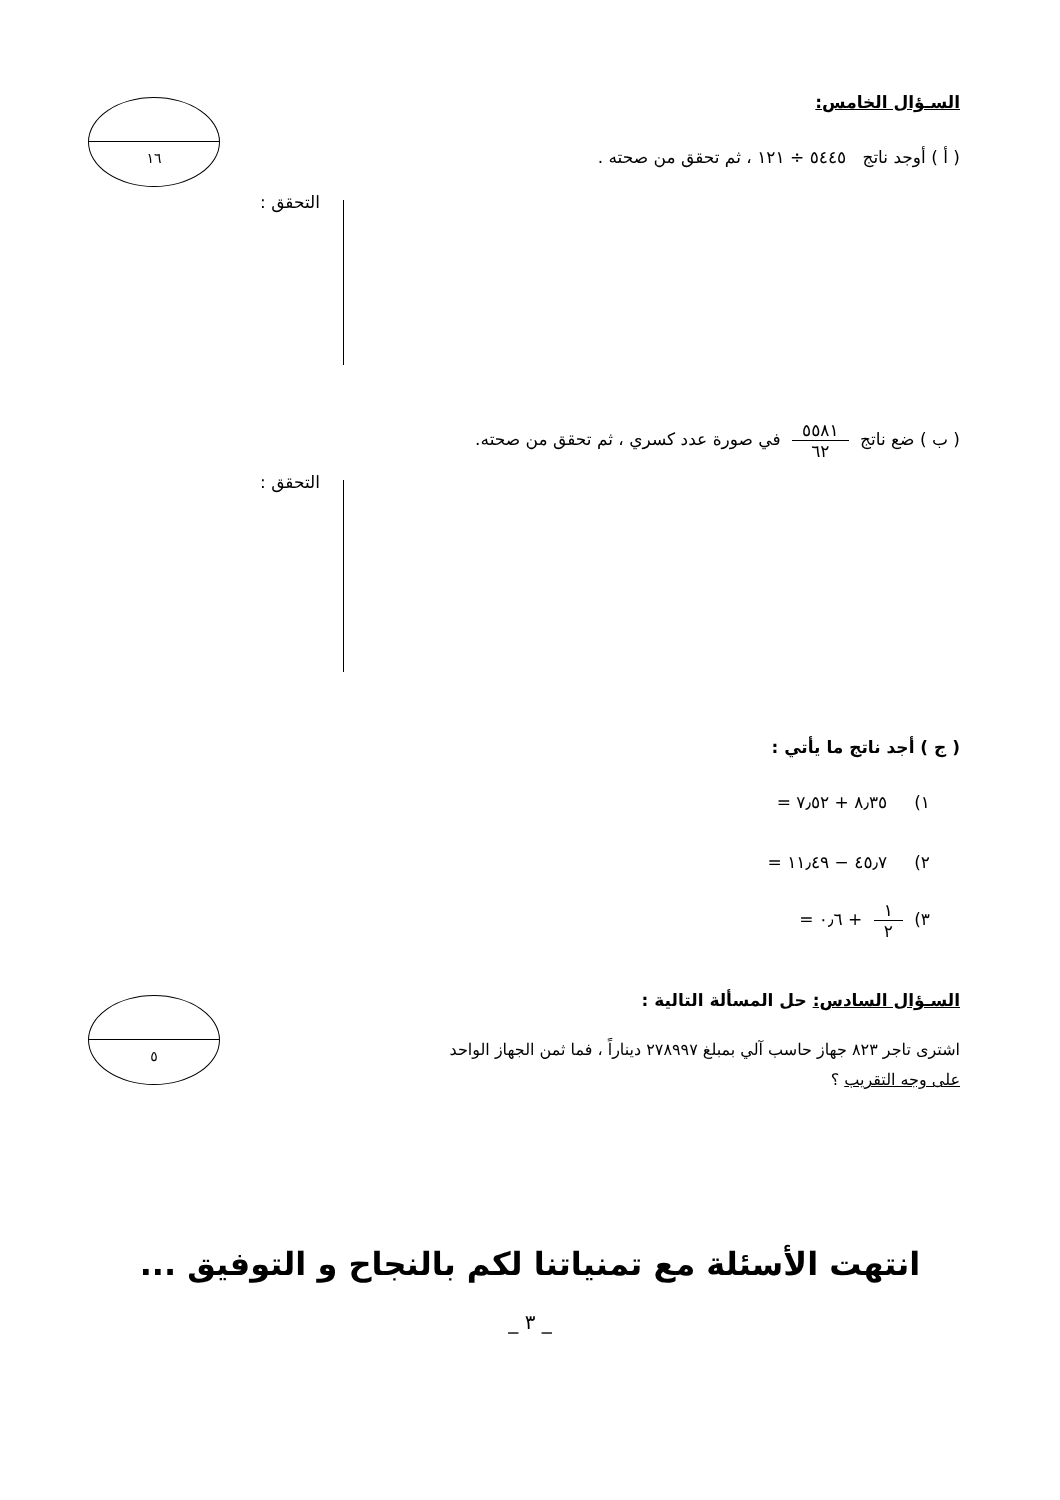١٦ السـؤال الخامس:
( أ ) أوجد ناتج ٥٤٤٥ ÷ ١٢١ ، ثم تحقق من صحته .
التحقق :
( ب ) ضع ناتج ٥٥٨١ ٦٢ في صورة عدد كسري ، ثم تحقق من صحته.
التحقق :
( ج ) أجد ناتج ما يأتي :
١) ٨٫٣٥ + ٧٫٥٢ =
٢) ٤٥٫٧ − ١١٫٤٩ =
٣) ١ ٢ + ٠٫٦ =
٥
السـؤال السادس: حل المسألة التالية :
اشترى تاجر ٨٢٣ جهاز حاسب آلي بمبلغ ٢٧٨٩٩٧ ديناراً ، فما ثمن الجهاز الواحد
على وجه التقريب ؟
انتهت الأسئلة مع تمنياتنا لكم بالنجاح و التوفيق ...
_ ٣ _